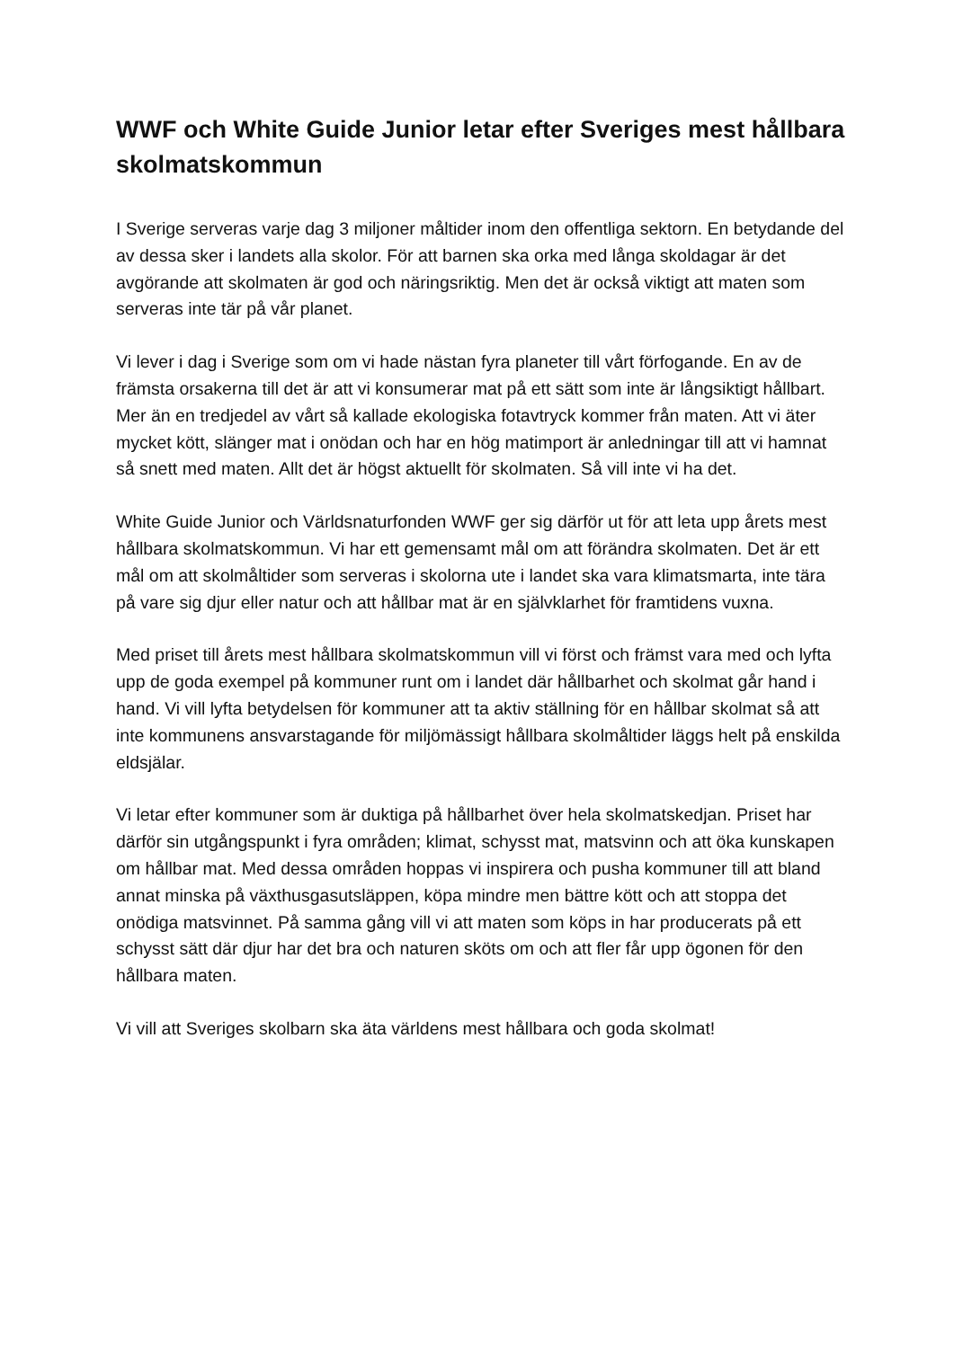WWF och White Guide Junior letar efter Sveriges mest hållbara skolmatskommun
I Sverige serveras varje dag 3 miljoner måltider inom den offentliga sektorn. En betydande del av dessa sker i landets alla skolor. För att barnen ska orka med långa skoldagar är det avgörande att skolmaten är god och näringsriktig. Men det är också viktigt att maten som serveras inte tär på vår planet.
Vi lever i dag i Sverige som om vi hade nästan fyra planeter till vårt förfogande. En av de främsta orsakerna till det är att vi konsumerar mat på ett sätt som inte är långsiktigt hållbart. Mer än en tredjedel av vårt så kallade ekologiska fotavtryck kommer från maten. Att vi äter mycket kött, slänger mat i onödan och har en hög matimport är anledningar till att vi hamnat så snett med maten. Allt det är högst aktuellt för skolmaten. Så vill inte vi ha det.
White Guide Junior och Världsnaturfonden WWF ger sig därför ut för att leta upp årets mest hållbara skolmatskommun. Vi har ett gemensamt mål om att förändra skolmaten. Det är ett mål om att skolmåltider som serveras i skolorna ute i landet ska vara klimatsmarta, inte tära på vare sig djur eller natur och att hållbar mat är en självklarhet för framtidens vuxna.
Med priset till årets mest hållbara skolmatskommun vill vi först och främst vara med och lyfta upp de goda exempel på kommuner runt om i landet där hållbarhet och skolmat går hand i hand. Vi vill lyfta betydelsen för kommuner att ta aktiv ställning för en hållbar skolmat så att inte kommunens ansvarstagande för miljömässigt hållbara skolmåltider läggs helt på enskilda eldsjälar.
Vi letar efter kommuner som är duktiga på hållbarhet över hela skolmatskedjan. Priset har därför sin utgångspunkt i fyra områden; klimat, schysst mat, matsvinn och att öka kunskapen om hållbar mat. Med dessa områden hoppas vi inspirera och pusha kommuner till att bland annat minska på växthusgasutsläppen, köpa mindre men bättre kött och att stoppa det onödiga matsvinnet. På samma gång vill vi att maten som köps in har producerats på ett schysst sätt där djur har det bra och naturen sköts om och att fler får upp ögonen för den hållbara maten.
Vi vill att Sveriges skolbarn ska äta världens mest hållbara och goda skolmat!